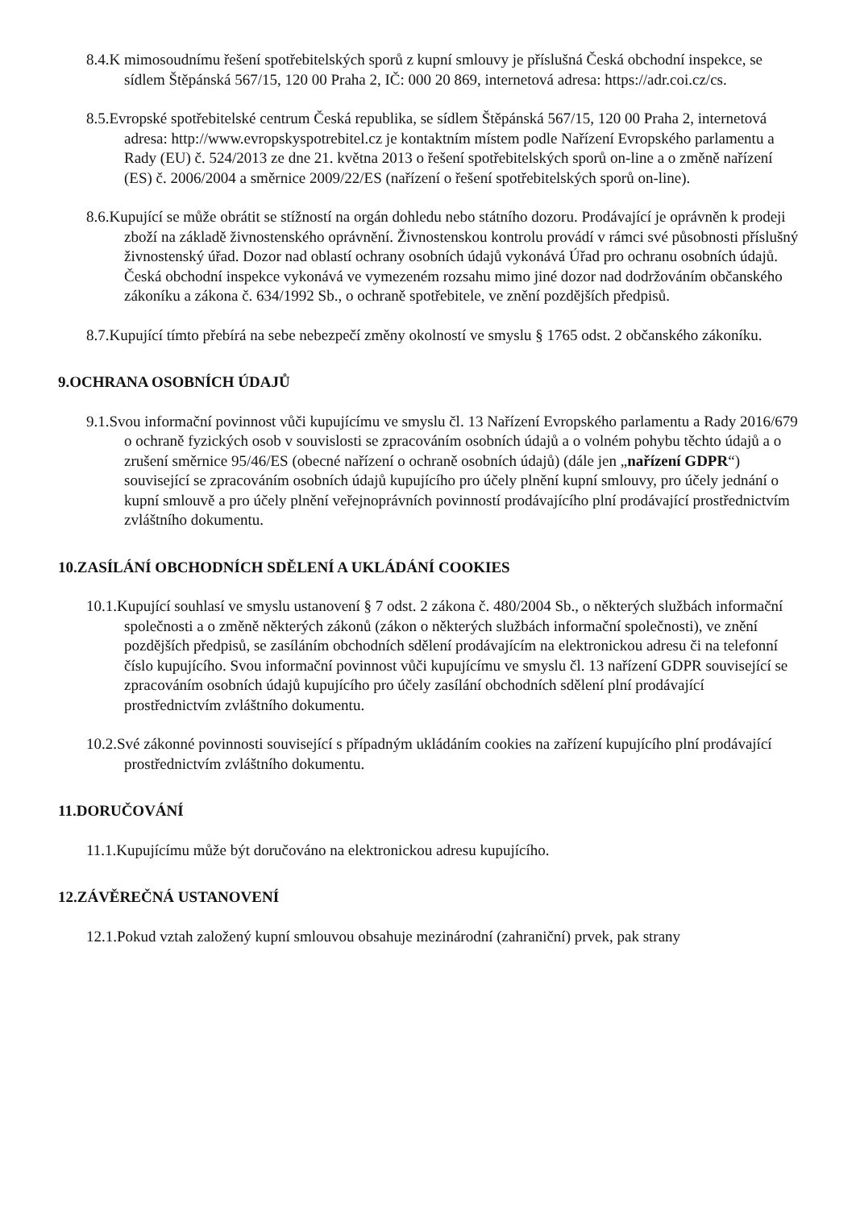8.4.K mimosoudnímu řešení spotřebitelských sporů z kupní smlouvy je příslušná Česká obchodní inspekce, se sídlem Štěpánská 567/15, 120 00 Praha 2, IČ: 000 20 869, internetová adresa: https://adr.coi.cz/cs.
8.5.Evropské spotřebitelské centrum Česká republika, se sídlem Štěpánská 567/15, 120 00 Praha 2, internetová adresa: http://www.evropskyspotrebitel.cz je kontaktním místem podle Nařízení Evropského parlamentu a Rady (EU) č. 524/2013 ze dne 21. května 2013 o řešení spotřebitelských sporů on-line a o změně nařízení (ES) č. 2006/2004 a směrnice 2009/22/ES (nařízení o řešení spotřebitelských sporů on-line).
8.6.Kupující se může obrátit se stížností na orgán dohledu nebo státního dozoru. Prodávající je oprávněn k prodeji zboží na základě živnostenského oprávnění. Živnostenskou kontrolu provádí v rámci své působnosti příslušný živnostenský úřad. Dozor nad oblastí ochrany osobních údajů vykonává Úřad pro ochranu osobních údajů. Česká obchodní inspekce vykonává ve vymezeném rozsahu mimo jiné dozor nad dodržováním občanského zákoníku a zákona č. 634/1992 Sb., o ochraně spotřebitele, ve znění pozdějších předpisů.
8.7.Kupující tímto přebírá na sebe nebezpečí změny okolností ve smyslu § 1765 odst. 2 občanského zákoníku.
9.OCHRANA OSOBNÍCH ÚDAJŮ
9.1.Svou informační povinnost vůči kupujícímu ve smyslu čl. 13 Nařízení Evropského parlamentu a Rady 2016/679 o ochraně fyzických osob v souvislosti se zpracováním osobních údajů a o volném pohybu těchto údajů a o zrušení směrnice 95/46/ES (obecné nařízení o ochraně osobních údajů) (dále jen „nařízení GDPR“) související se zpracováním osobních údajů kupujícího pro účely plnění kupní smlouvy, pro účely jednání o kupní smlouvě a pro účely plnění veřejnoprávních povinností prodávajícího plní prodávající prostřednictvím zvláštního dokumentu.
10.ZASÍLÁNÍ OBCHODNÍCH SDĚLENÍ A UKLÁDÁNÍ COOKIES
10.1.Kupující souhlasí ve smyslu ustanovení § 7 odst. 2 zákona č. 480/2004 Sb., o některých službách informační společnosti a o změně některých zákonů (zákon o některých službách informační společnosti), ve znění pozdějších předpisů, se zasíláním obchodních sdělení prodávajícím na elektronickou adresu či na telefonní číslo kupujícího. Svou informační povinnost vůči kupujícímu ve smyslu čl. 13 nařízení GDPR související se zpracováním osobních údajů kupujícího pro účely zasílání obchodních sdělení plní prodávající prostřednictvím zvláštního dokumentu.
10.2.Své zákonné povinnosti související s případným ukládáním cookies na zařízení kupujícího plní prodávající prostřednictvím zvláštního dokumentu.
11.DORUČOVÁNÍ
11.1.Kupujícímu může být doručováno na elektronickou adresu kupujícího.
12.ZÁVĚREČNÁ USTANOVENÍ
12.1.Pokud vztah založený kupní smlouvou obsahuje mezinárodní (zahraniční) prvek, pak strany